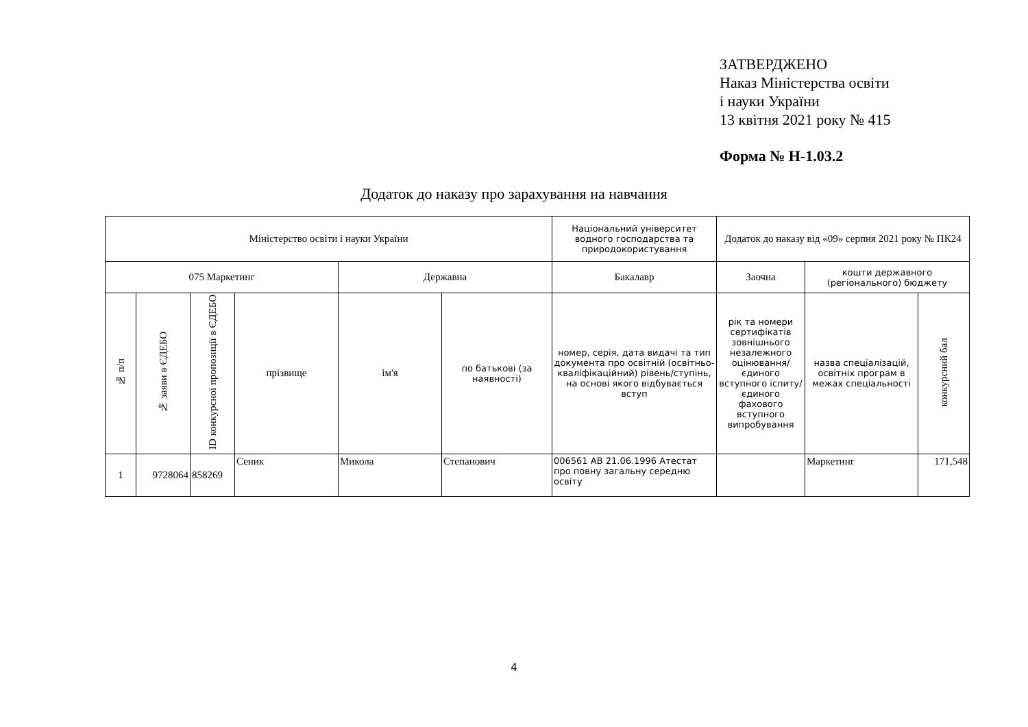ЗАТВЕРДЖЕНО
Наказ Міністерства освіти
і науки України
13 квітня 2021 року № 415
Форма № Н-1.03.2
Додаток до наказу про зарахування на навчання
| Міністерство освіти і науки України | | | | | | Національний університет водного господарства та природокористування | Додаток до наказу від «09» серпня 2021 року № ПК24 | | |
| 075 Маркетинг | | | | Державна | | Бакалавр | Заочна | кошти державного (регіонального) бюджету | |
| № п/п | № заяви в ЄДЕБО | ID конкурсної пропозиції в ЄДЕБО | прізвище | ім'я | по батькові (за наявності) | номер, серія, дата видачі та тип документа про освітній (освітньо-кваліфікаційний) рівень/ступінь, на основі якого відбувається вступ | рік та номери сертифікатів зовнішнього незалежного оцінювання/ єдиного вступного іспиту/ єдиного фахового вступного випробування | назва спеціалізацій, освітніх програм в межах спеціальності | конкурсний бал |
| 1 | 9728064 | 858269 | Сеник | Микола | Степанович | 006561 АВ 21.06.1996 Атестат про повну загальну середню освіту | | Маркетинг | 171,548 |
4